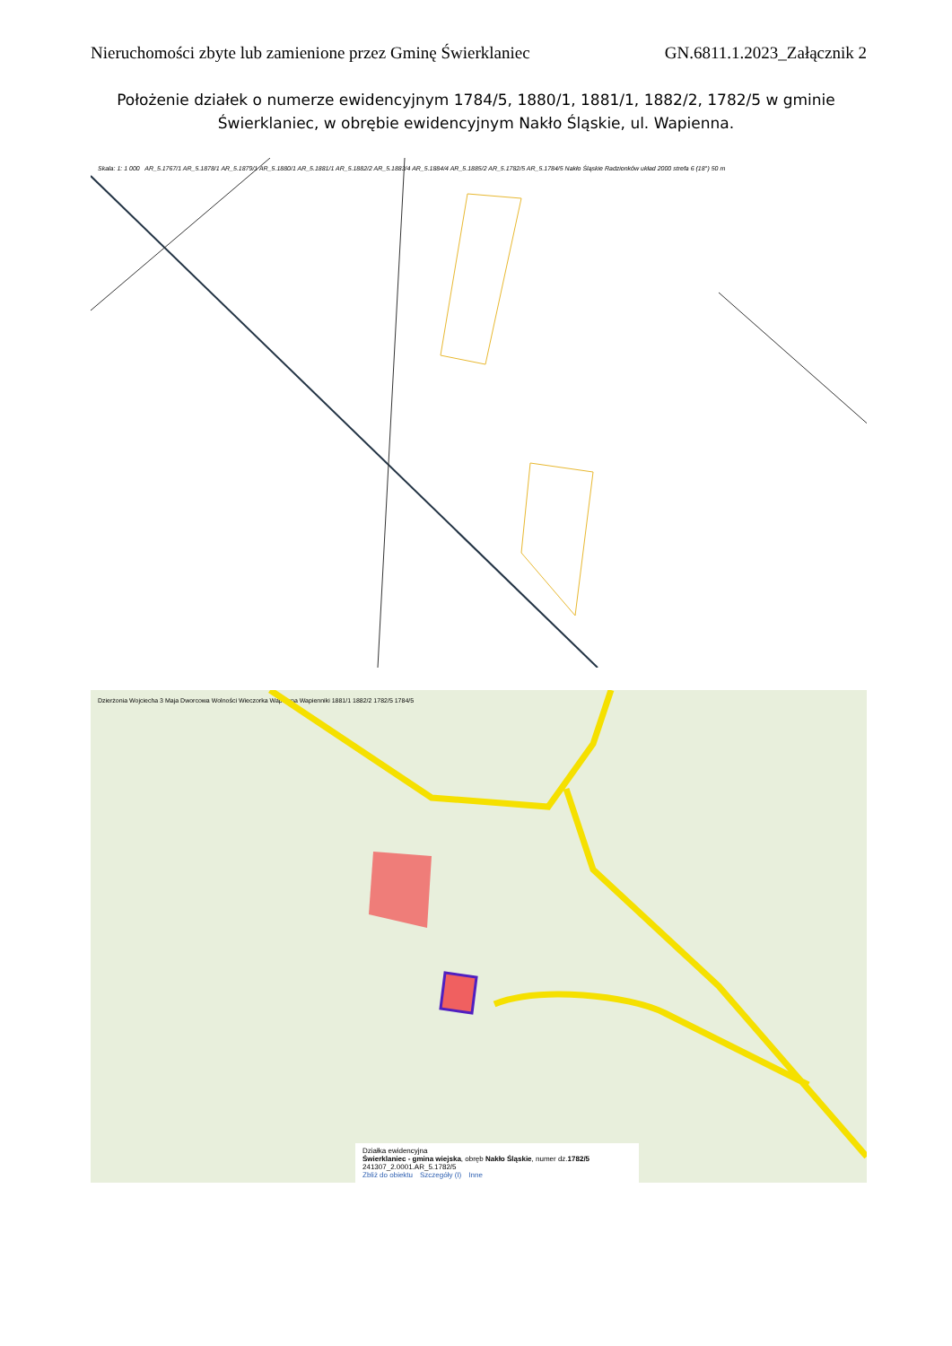Nieruchomości zbyte lub zamienione przez Gminę Świerklaniec GN.6811.1.2023_Załącznik 2
Położenie działek o numerze ewidencyjnym 1784/5, 1880/1, 1881/1, 1882/2, 1782/5 w gminie Świerklaniec, w obrębie ewidencyjnym Nakło Śląskie, ul. Wapienna.
Skala: 1: 1 000 AR_5.1767/1 AR_5.1878/1 AR_5.1879/1 AR_5.1880/1 AR_5.1881/1 AR_5.1882/2 AR_5.1883/4 AR_5.1884/4 AR_5.1885/2 AR_5.1782/5 AR_5.1784/5 Nakło Śląskie Radzionków układ 2000 strefa 6 (18°) 50 m
Dzierżonia Wojciecha 3 Maja Dworcowa Wolności Wieczorka Wapienna Wapienniki 1881/1 1882/2 1782/5 1784/5
Działka ewidencyjna
Świerklaniec - gmina wiejska, obręb Nakło Śląskie, numer dz.1782/5
241307_2.0001.AR_5.1782/5
Zbliż do obiektu Szczegóły (I) Inne